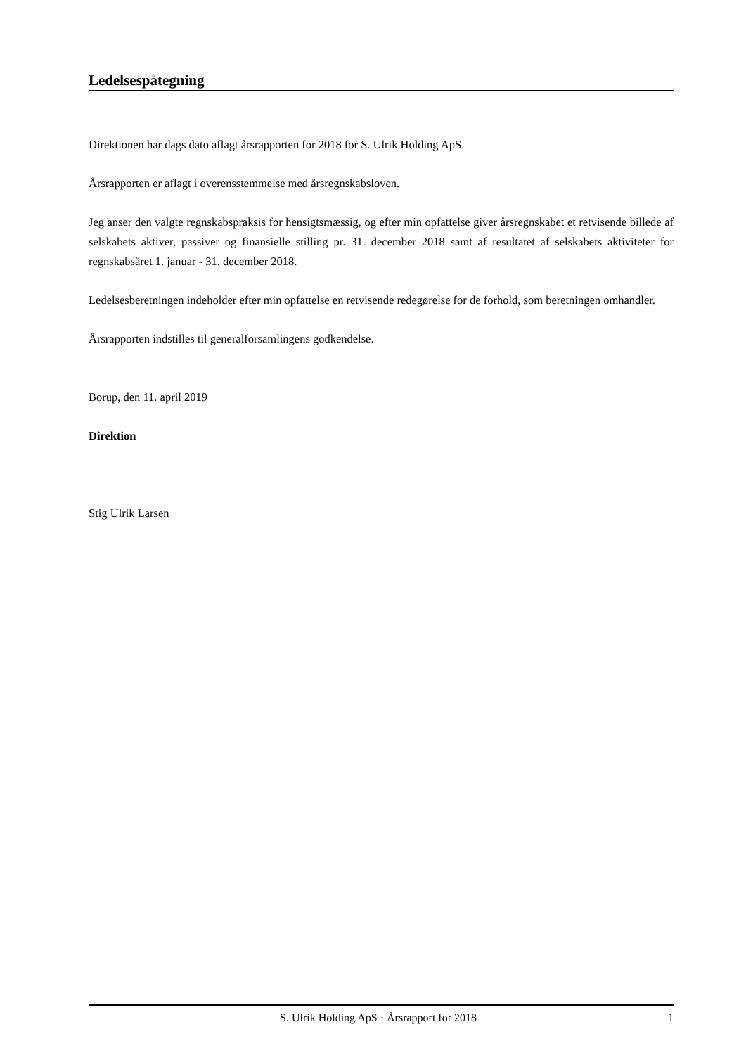Ledelsespåtegning
Direktionen har dags dato aflagt årsrapporten for 2018 for S. Ulrik Holding ApS.
Årsrapporten er aflagt i overensstemmelse med årsregnskabsloven.
Jeg anser den valgte regnskabspraksis for hensigtsmæssig, og efter min opfattelse giver årsregnskabet et retvisende billede af selskabets aktiver, passiver og finansielle stilling pr. 31. december 2018 samt af resultatet af selskabets aktiviteter for regnskabsåret 1. januar - 31. december 2018.
Ledelsesberetningen indeholder efter min opfattelse en retvisende redegørelse for de forhold, som beretningen omhandler.
Årsrapporten indstilles til generalforsamlingens godkendelse.
Borup, den 11. april 2019
Direktion
Stig Ulrik Larsen
S. Ulrik Holding ApS · Årsrapport for 2018 1